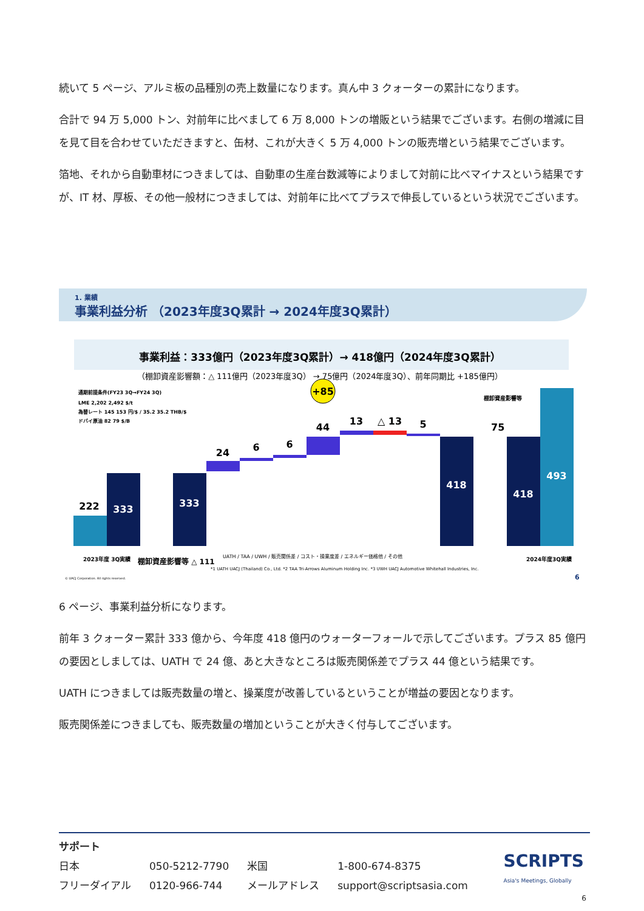続いて 5 ページ、アルミ板の品種別の売上数量になります。真ん中 3 クォーターの累計になります。
合計で 94 万 5,000 トン、対前年に比べまして 6 万 8,000 トンの増販という結果でございます。右側の増減に目を見て目を合わせていただきますと、缶材、これが大きく 5 万 4,000 トンの販売増という結果でございます。
箔地、それから自動車材につきましては、自動車の生産台数減等によりまして対前に比べマイナスという結果ですが、IT 材、厚板、その他一般材につきましては、対前年に比べてプラスで伸長しているという状況でございます。
1. 業績
事業利益分析 （2023年度3Q累計 → 2024年度3Q累計）
事業利益：333億円（2023年度3Q累計）→ 418億円（2024年度3Q累計）
（棚卸資産影響額：△ 111億円（2023年度3Q） → 75億円（2024年度3Q）、前年同期比 +185億円）
通期前提条件(FY23 3Q→FY24 3Q)
LME 2,202 2,492 $/t
為替レート 145 153 円/$ / 35.2 35.2 THB/$
ドバイ原油 82 79 $/B
222
333
333
24
6
6
44
13
△ 13
5
+85
418
棚卸資産影響等
75
418
493
UATH / TAA / UWH / 販売関係差 / コスト・操業度差 / エネルギー価格他 / その他
2023年度 3Q実績
棚卸資産影響等 △ 111
2024年度3Q実績
*1 UATH UACJ (Thailand) Co., Ltd. *2 TAA Tri-Arrows Aluminum Holding Inc. *3 UWH UACJ Automotive Whitehall Industries, Inc.
© UACJ Corporation. All rights reserved.
6
6 ページ、事業利益分析になります。
前年 3 クォーター累計 333 億から、今年度 418 億円のウォーターフォールで示してございます。プラス 85 億円の要因としましては、UATH で 24 億、あと大きなところは販売関係差でプラス 44 億という結果です。
UATH につきましては販売数量の増と、操業度が改善しているということが増益の要因となります。
販売関係差につきましても、販売数量の増加ということが大きく付与してございます。
サポート
| 日本 | 050-5212-7790 | 米国 | 1-800-674-8375 |
| フリーダイアル | 0120-966-744 | メールアドレス | support@scriptsasia.com |
SCRIPTS
Asia's Meetings, Globally
6